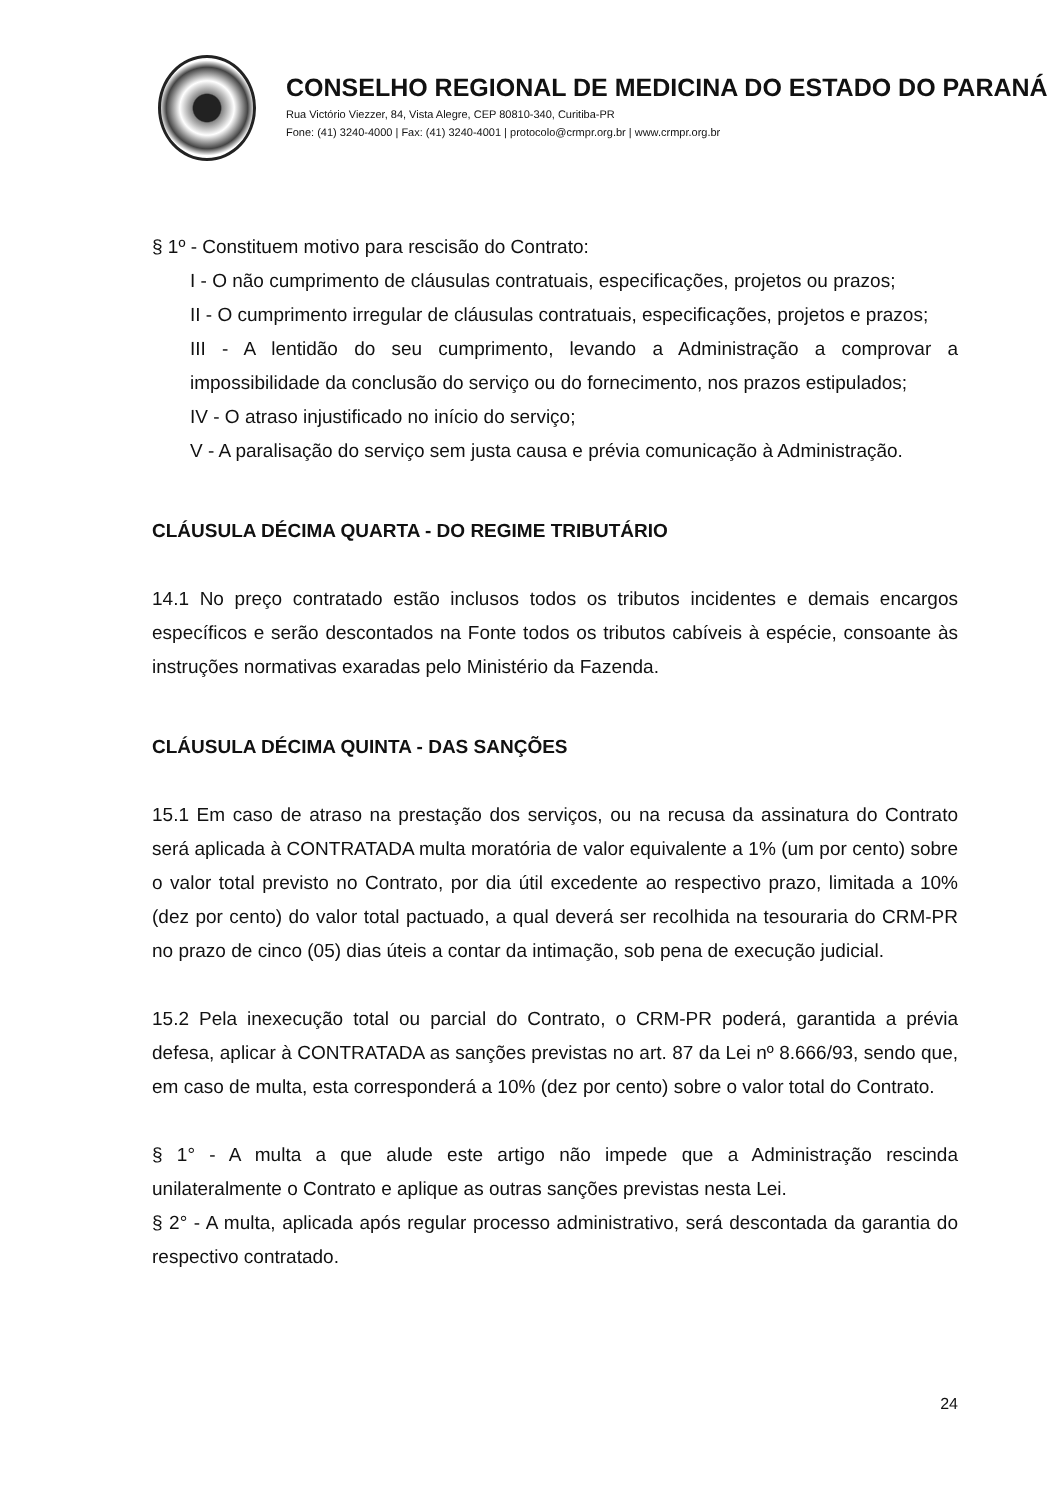CONSELHO REGIONAL DE MEDICINA DO ESTADO DO PARANÁ
Rua Victório Viezzer, 84, Vista Alegre, CEP 80810-340, Curitiba-PR
Fone: (41) 3240-4000 | Fax: (41) 3240-4001 | protocolo@crmpr.org.br | www.crmpr.org.br
§ 1º - Constituem motivo para rescisão do Contrato:
I - O não cumprimento de cláusulas contratuais, especificações, projetos ou prazos;
II - O cumprimento irregular de cláusulas contratuais, especificações, projetos e prazos;
III - A lentidão do seu cumprimento, levando a Administração a comprovar a impossibilidade da conclusão do serviço ou do fornecimento, nos prazos estipulados;
IV - O atraso injustificado no início do serviço;
V - A paralisação do serviço sem justa causa e prévia comunicação à Administração.
CLÁUSULA DÉCIMA QUARTA - DO REGIME TRIBUTÁRIO
14.1 No preço contratado estão inclusos todos os tributos incidentes e demais encargos específicos e serão descontados na Fonte todos os tributos cabíveis à espécie, consoante às instruções normativas exaradas pelo Ministério da Fazenda.
CLÁUSULA DÉCIMA QUINTA - DAS SANÇÕES
15.1 Em caso de atraso na prestação dos serviços, ou na recusa da assinatura do Contrato será aplicada à CONTRATADA multa moratória de valor equivalente a 1% (um por cento) sobre o valor total previsto no Contrato, por dia útil excedente ao respectivo prazo, limitada a 10% (dez por cento) do valor total pactuado, a qual deverá ser recolhida na tesouraria do CRM-PR no prazo de cinco (05) dias úteis a contar da intimação, sob pena de execução judicial.
15.2 Pela inexecução total ou parcial do Contrato, o CRM-PR poderá, garantida a prévia defesa, aplicar à CONTRATADA as sanções previstas no art. 87 da Lei nº 8.666/93, sendo que, em caso de multa, esta corresponderá a 10% (dez por cento) sobre o valor total do Contrato.
§ 1° - A multa a que alude este artigo não impede que a Administração rescinda unilateralmente o Contrato e aplique as outras sanções previstas nesta Lei.
§ 2° - A multa, aplicada após regular processo administrativo, será descontada da garantia do respectivo contratado.
24